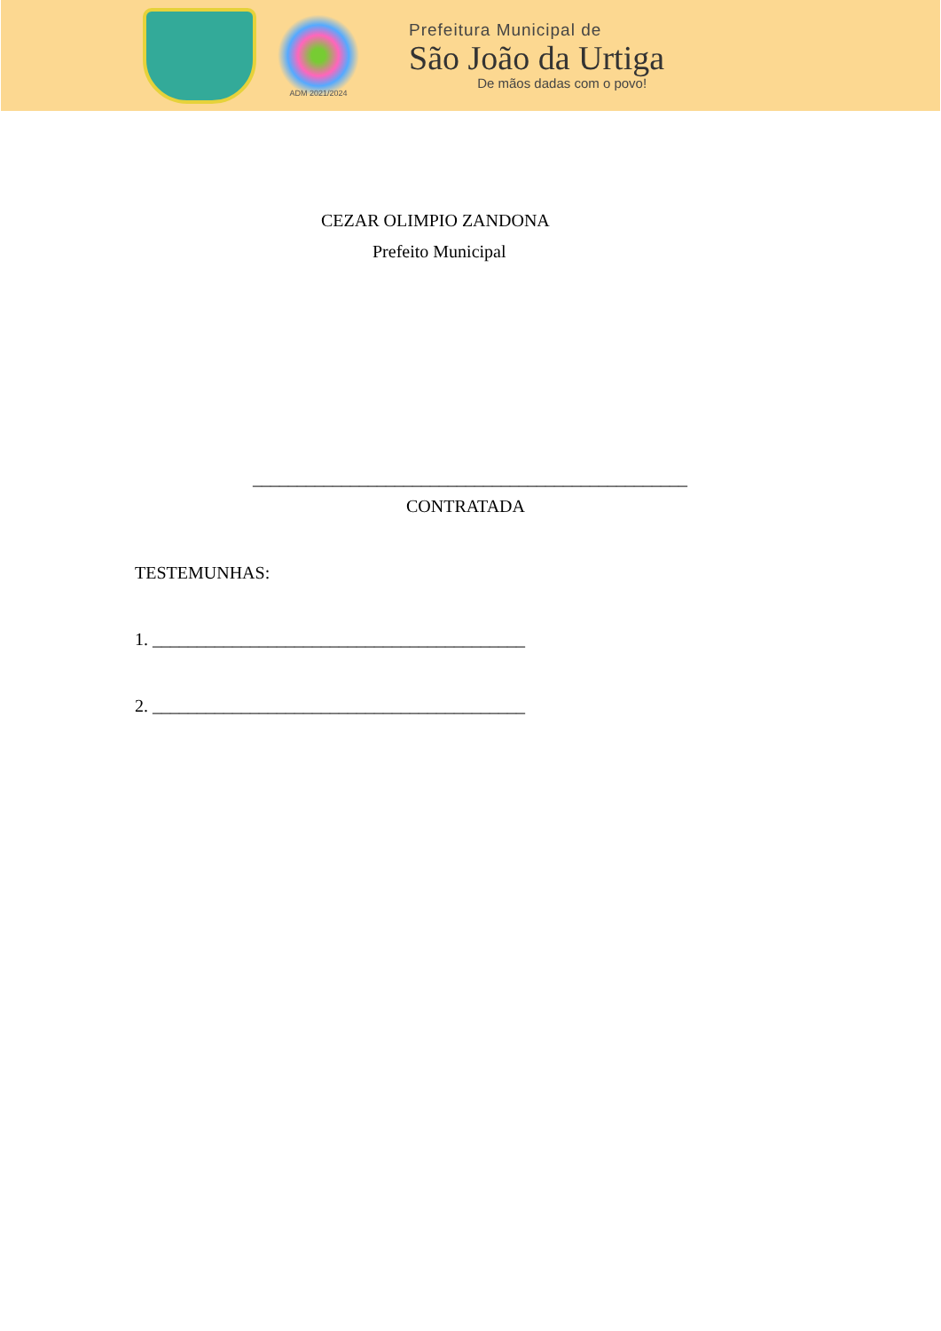ADM 2021/2024
Prefeitura Municipal de
São João da Urtiga
De mãos dadas com o povo!
CEZAR OLIMPIO ZANDONA
Prefeito Municipal
_________________________________________________
CONTRATADA
TESTEMUNHAS:
1. __________________________________________
2. __________________________________________